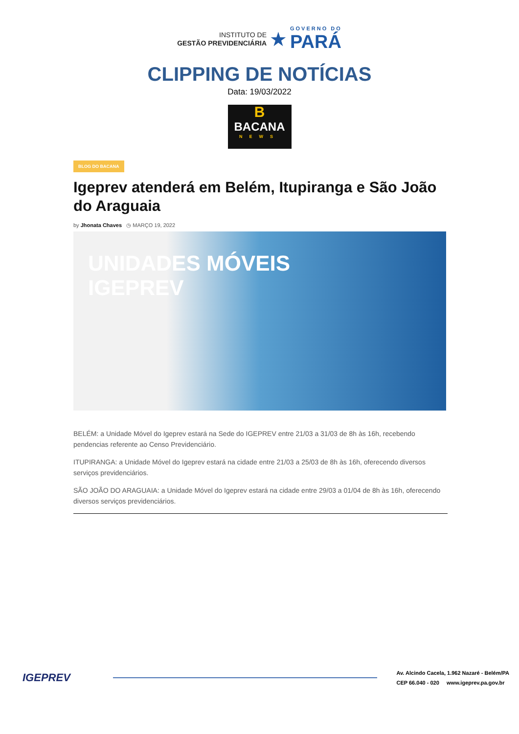INSTITUTO DE
GESTÃO PREVIDENCIÁRIA
★
GOVERNO DO
PARÁ
CLIPPING DE NOTÍCIAS
Data: 19/03/2022
B
BACANA
NEWS
BLOG DO BACANA
Igeprev atenderá em Belém, Itupiranga e São João do Araguaia
by Jhonata Chaves ◷ MARÇO 19, 2022
UNIDADES MÓVEIS
IGEPREV
BELÉM: a Unidade Móvel do Igeprev estará na Sede do IGEPREV entre 21/03 a 31/03 de 8h às 16h, recebendo pendencias referente ao Censo Previdenciário.
ITUPIRANGA: a Unidade Móvel do Igeprev estará na cidade entre 21/03 a 25/03 de 8h às 16h, oferecendo diversos serviços previdenciários.
SÃO JOÃO DO ARAGUAIA: a Unidade Móvel do Igeprev estará na cidade entre 29/03 a 01/04 de 8h às 16h, oferecendo diversos serviços previdenciários.
IGEPREV
Av. Alcindo Cacela, 1.962 Nazaré - Belém/PA
CEP 66.040 - 020 www.igeprev.pa.gov.br